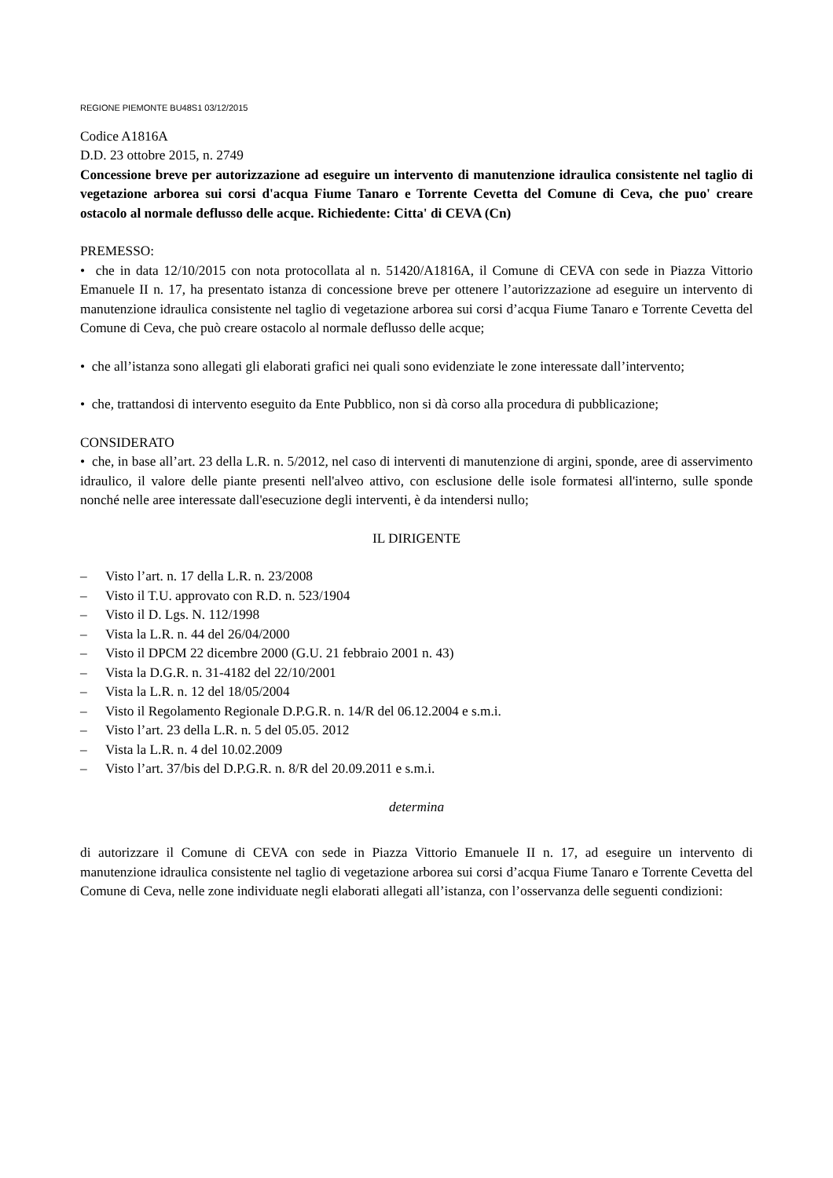REGIONE PIEMONTE BU48S1 03/12/2015
Codice A1816A
D.D. 23 ottobre 2015, n. 2749
Concessione breve per autorizzazione ad eseguire un intervento di manutenzione idraulica consistente nel taglio di vegetazione arborea sui corsi d'acqua Fiume Tanaro e Torrente Cevetta del Comune di Ceva, che puo' creare ostacolo al normale deflusso delle acque. Richiedente: Citta' di CEVA (Cn)
PREMESSO:
• che in data 12/10/2015 con nota protocollata al n. 51420/A1816A, il Comune di CEVA con sede in Piazza Vittorio Emanuele II n. 17, ha presentato istanza di concessione breve per ottenere l’autorizzazione ad eseguire un intervento di manutenzione idraulica consistente nel taglio di vegetazione arborea sui corsi d’acqua Fiume Tanaro e Torrente Cevetta del Comune di Ceva, che può creare ostacolo al normale deflusso delle acque;
• che all’istanza sono allegati gli elaborati grafici nei quali sono evidenziate le zone interessate dall’intervento;
• che, trattandosi di intervento eseguito da Ente Pubblico, non si dà corso alla procedura di pubblicazione;
CONSIDERATO
• che, in base all’art. 23 della L.R. n. 5/2012, nel caso di interventi di manutenzione di argini, sponde, aree di asservimento idraulico, il valore delle piante presenti nell'alveo attivo, con esclusione delle isole formatesi all'interno, sulle sponde nonché nelle aree interessate dall'esecuzione degli interventi, è da intendersi nullo;
IL DIRIGENTE
– Visto l’art. n. 17 della L.R. n. 23/2008
– Visto il T.U. approvato con R.D. n. 523/1904
– Visto il D. Lgs. N. 112/1998
– Vista la L.R. n. 44 del 26/04/2000
– Visto il DPCM 22 dicembre 2000 (G.U. 21 febbraio 2001 n. 43)
– Vista la D.G.R. n. 31-4182 del 22/10/2001
– Vista la L.R. n. 12 del 18/05/2004
– Visto il Regolamento Regionale D.P.G.R. n. 14/R del 06.12.2004 e s.m.i.
– Visto l’art. 23 della L.R. n. 5 del 05.05. 2012
– Vista la L.R. n. 4 del 10.02.2009
– Visto l’art. 37/bis del D.P.G.R. n. 8/R del 20.09.2011 e s.m.i.
determina
di autorizzare il Comune di CEVA con sede in Piazza Vittorio Emanuele II n. 17, ad eseguire un intervento di manutenzione idraulica consistente nel taglio di vegetazione arborea sui corsi d’acqua Fiume Tanaro e Torrente Cevetta del Comune di Ceva, nelle zone individuate negli elaborati allegati all’istanza, con l’osservanza delle seguenti condizioni: